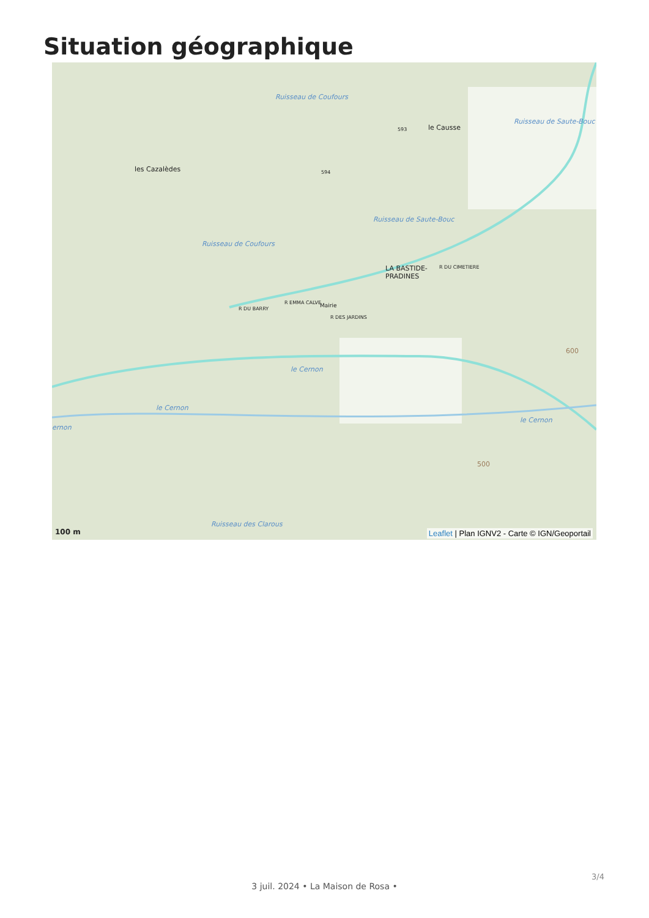Situation géographique
les Cazalèdes
le Causse
LA BASTIDE-
PRADINES
R DU CIMETIERE
R EMMA CALVE Mairie R DU BARRY
R DES JARDINS
Ruisseau de Coufours
Ruisseau de Saute-Bouc
Ruisseau de Saute-Bouc
Ruisseau de Coufours
le Cernon
le Cernon
le Cernon
ernon
Ruisseau des Clarous
594
593
600
500
100 m
Leaflet | Plan IGNV2 - Carte © IGN/Geoportail
3/4
3 juil. 2024 • La Maison de Rosa •